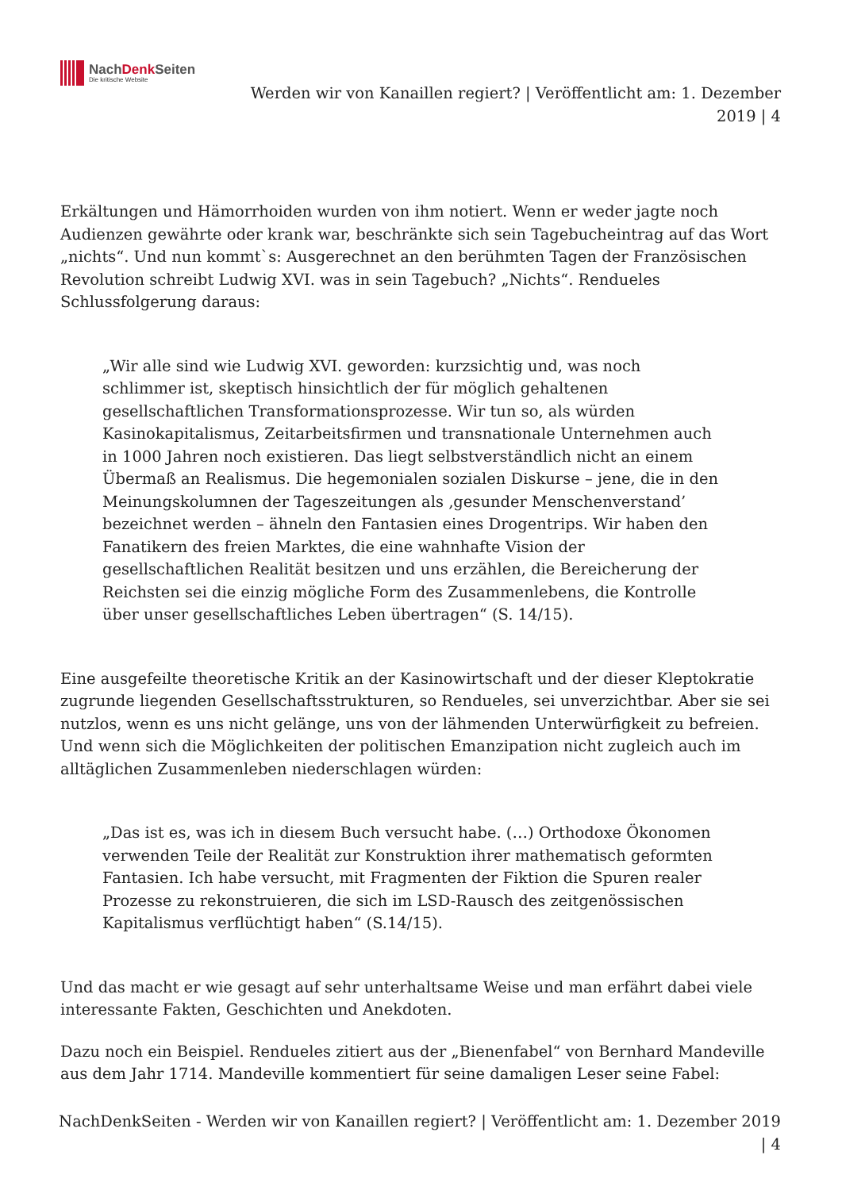NachDenk Seiten
Die kritische Website
Werden wir von Kanaillen regiert? | Veröffentlicht am: 1. Dezember 2019 | 4
Erkältungen und Hämorrhoiden wurden von ihm notiert. Wenn er weder jagte noch Audienzen gewährte oder krank war, beschränkte sich sein Tagebucheintrag auf das Wort „nichts“. Und nun kommt`s: Ausgerechnet an den berühmten Tagen der Französischen Revolution schreibt Ludwig XVI. was in sein Tagebuch? „Nichts“. Rendueles Schlussfolgerung daraus:
„Wir alle sind wie Ludwig XVI. geworden: kurzsichtig und, was noch schlimmer ist, skeptisch hinsichtlich der für möglich gehaltenen gesellschaftlichen Transformationsprozesse. Wir tun so, als würden Kasinokapitalismus, Zeitarbeitsfirmen und transnationale Unternehmen auch in 1000 Jahren noch existieren. Das liegt selbstverständlich nicht an einem Übermaß an Realismus. Die hegemonialen sozialen Diskurse – jene, die in den Meinungskolumnen der Tageszeitungen als ‚gesunder Menschenverstand’ bezeichnet werden – ähneln den Fantasien eines Drogentrips. Wir haben den Fanatikern des freien Marktes, die eine wahnhafte Vision der gesellschaftlichen Realität besitzen und uns erzählen, die Bereicherung der Reichsten sei die einzig mögliche Form des Zusammenlebens, die Kontrolle über unser gesellschaftliches Leben übertragen“ (S. 14/15).
Eine ausgefeilte theoretische Kritik an der Kasinowirtschaft und der dieser Kleptokratie zugrunde liegenden Gesellschaftsstrukturen, so Rendueles, sei unverzichtbar. Aber sie sei nutzlos, wenn es uns nicht gelänge, uns von der lähmenden Unterwürfigkeit zu befreien. Und wenn sich die Möglichkeiten der politischen Emanzipation nicht zugleich auch im alltäglichen Zusammenleben niederschlagen würden:
„Das ist es, was ich in diesem Buch versucht habe. (…) Orthodoxe Ökonomen verwenden Teile der Realität zur Konstruktion ihrer mathematisch geformten Fantasien. Ich habe versucht, mit Fragmenten der Fiktion die Spuren realer Prozesse zu rekonstruieren, die sich im LSD-Rausch des zeitgenössischen Kapitalismus verflüchtigt haben“ (S.14/15).
Und das macht er wie gesagt auf sehr unterhaltsame Weise und man erfährt dabei viele interessante Fakten, Geschichten und Anekdoten.
Dazu noch ein Beispiel. Rendueles zitiert aus der „Bienenfabel“ von Bernhard Mandeville aus dem Jahr 1714. Mandeville kommentiert für seine damaligen Leser seine Fabel:
NachDenkSeiten - Werden wir von Kanaillen regiert? | Veröffentlicht am: 1. Dezember 2019 | 4